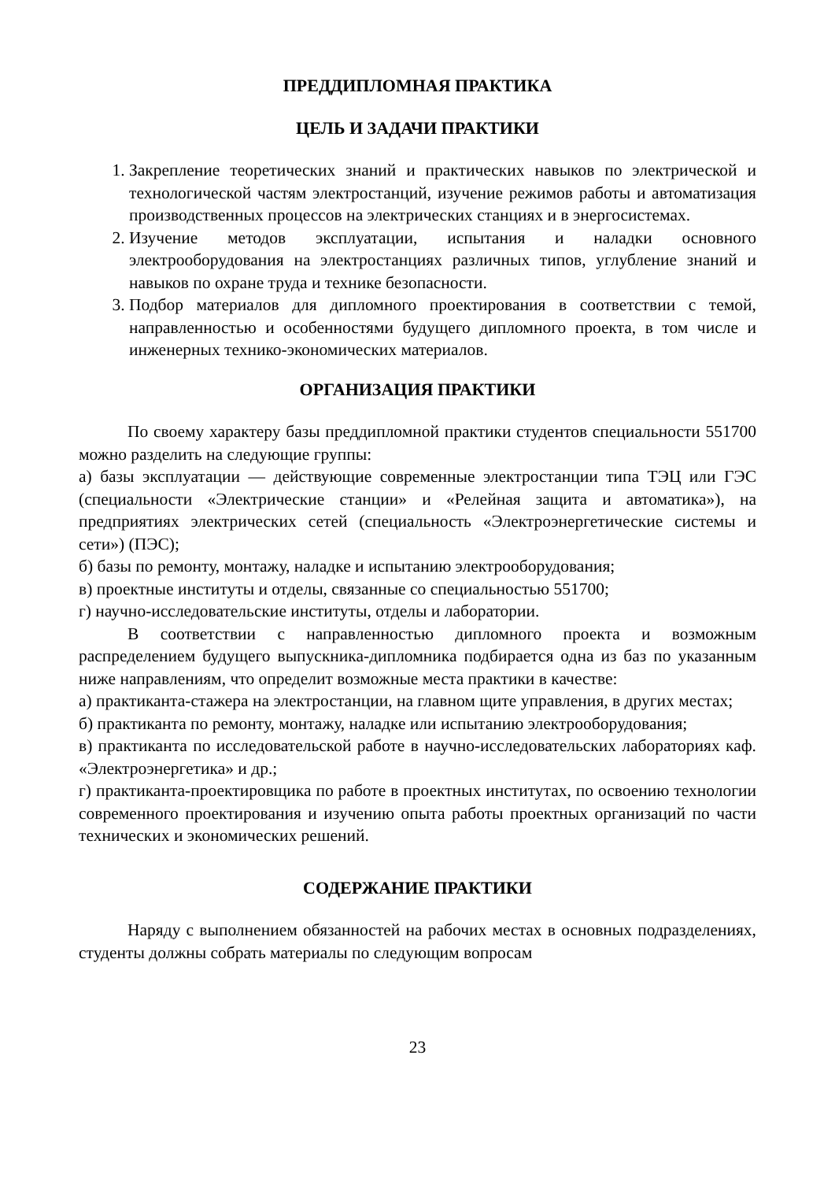ПРЕДДИПЛОМНАЯ ПРАКТИКА
ЦЕЛЬ И ЗАДАЧИ ПРАКТИКИ
1. Закрепление теоретических знаний и практических навыков по электрической и технологической частям электростанций, изучение режимов работы и автоматизация производственных процессов на электрических станциях и в энергосистемах.
2. Изучение методов эксплуатации, испытания и наладки основного электрооборудования на электростанциях различных типов, углубление знаний и навыков по охране труда и технике безопасности.
3. Подбор материалов для дипломного проектирования в соответствии с темой, направленностью и особенностями будущего дипломного проекта, в том числе и инженерных технико-экономических материалов.
ОРГАНИЗАЦИЯ ПРАКТИКИ
По своему характеру базы преддипломной практики студентов специальности 551700 можно разделить на следующие группы:
а) базы эксплуатации — действующие современные электростанции типа ТЭЦ или ГЭС (специальности «Электрические станции» и «Релейная защита и автоматика»), на предприятиях электрических сетей (специальность «Электроэнергетические системы и сети») (ПЭС);
б) базы по ремонту, монтажу, наладке и испытанию электрооборудования;
в) проектные институты и отделы, связанные со специальностью 551700;
г) научно-исследовательские институты, отделы и лаборатории.
В соответствии с направленностью дипломного проекта и возможным распределением будущего выпускника-дипломника подбирается одна из баз по указанным ниже направлениям, что определит возможные места практики в качестве:
а) практиканта-стажера на электростанции, на главном щите управления, в других местах;
б) практиканта по ремонту, монтажу, наладке или испытанию электрооборудования;
в) практиканта по исследовательской работе в научно-исследовательских лабораториях каф. «Электроэнергетика» и др.;
г) практиканта-проектировщика по работе в проектных институтах, по освоению технологии современного проектирования и изучению опыта работы проектных организаций по части технических и экономических решений.
СОДЕРЖАНИЕ ПРАКТИКИ
Наряду с выполнением обязанностей на рабочих местах в основных подразделениях, студенты должны собрать материалы по следующим вопросам
23